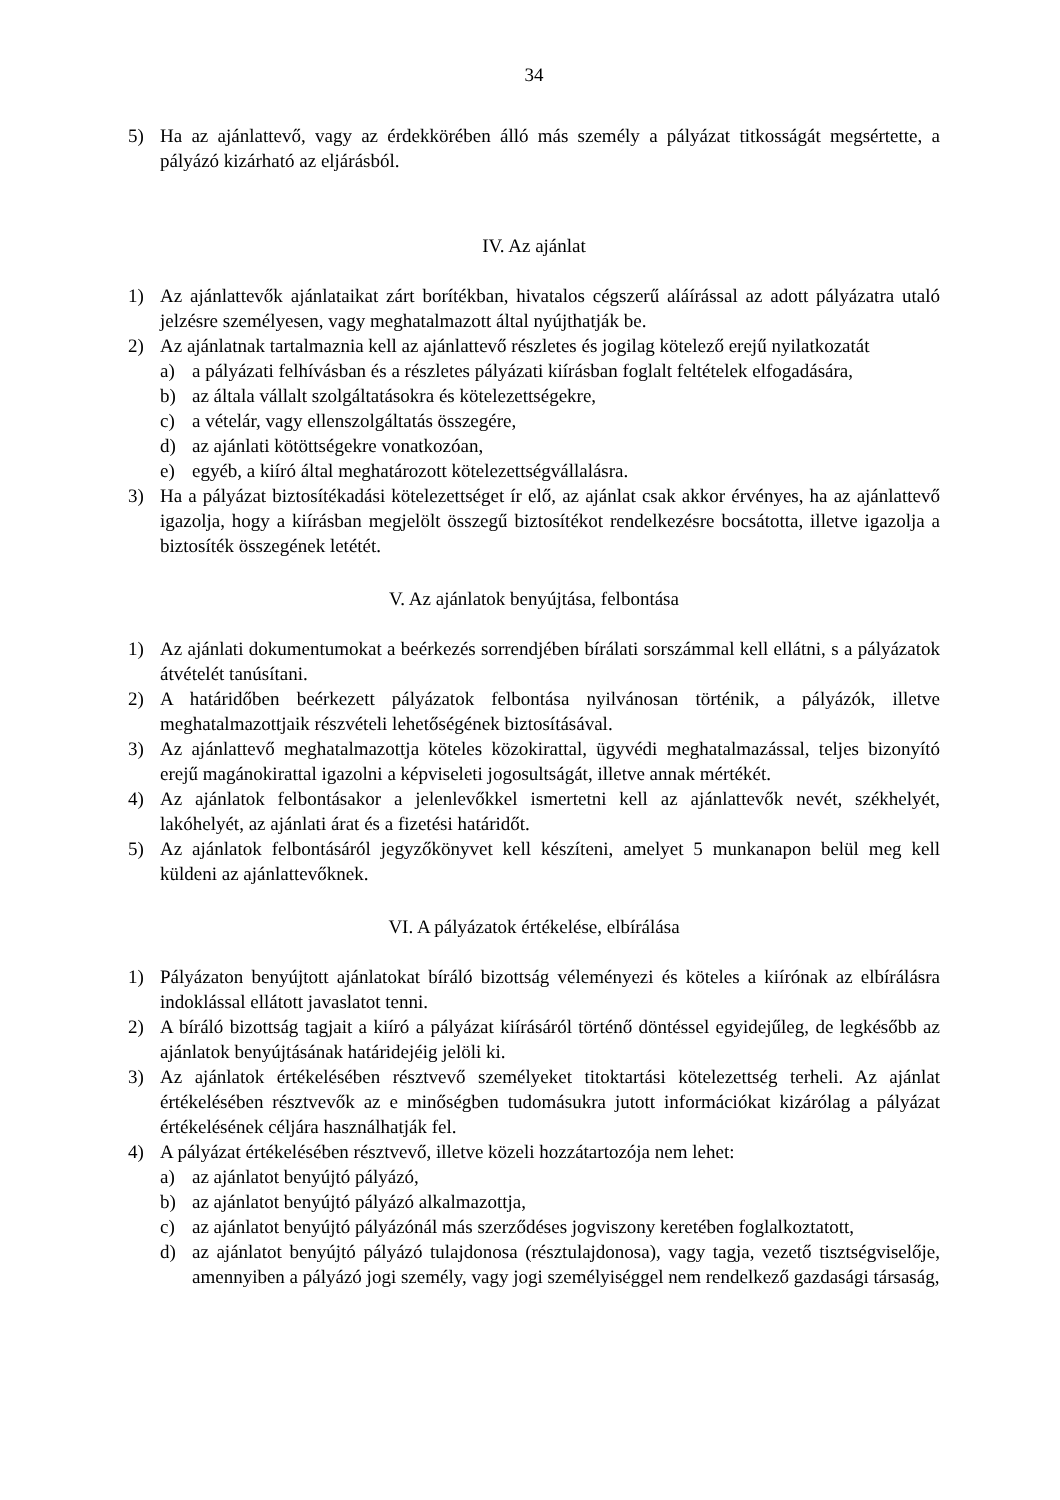34
5) Ha az ajánlattevő, vagy az érdekkörében álló más személy a pályázat titkosságát megsértette, a pályázó kizárható az eljárásból.
IV. Az ajánlat
1) Az ajánlattevők ajánlataikat zárt borítékban, hivatalos cégszerű aláírással az adott pályázatra utaló jelzésre személyesen, vagy meghatalmazott által nyújthatják be.
2) Az ajánlatnak tartalmaznia kell az ajánlattevő részletes és jogilag kötelező erejű nyilatkozatát
a) a pályázati felhívásban és a részletes pályázati kiírásban foglalt feltételek elfogadására,
b) az általa vállalt szolgáltatásokra és kötelezettségekre,
c) a vételár, vagy ellenszolgáltatás összegére,
d) az ajánlati kötöttségekre vonatkozóan,
e) egyéb, a kiíró által meghatározott kötelezettségvállalásra.
3) Ha a pályázat biztosítékadási kötelezettséget ír elő, az ajánlat csak akkor érvényes, ha az ajánlattevő igazolja, hogy a kiírásban megjelölt összegű biztosítékot rendelkezésre bocsátotta, illetve igazolja a biztosíték összegének letétét.
V. Az ajánlatok benyújtása, felbontása
1) Az ajánlati dokumentumokat a beérkezés sorrendjében bírálati sorszámmal kell ellátni, s a pályázatok átvételét tanúsítani.
2) A határidőben beérkezett pályázatok felbontása nyilvánosan történik, a pályázók, illetve meghatalmazottjaik részvételi lehetőségének biztosításával.
3) Az ajánlattevő meghatalmazottja köteles közokirattal, ügyvédi meghatalmazással, teljes bizonyító erejű magánokirattal igazolni a képviseleti jogosultságát, illetve annak mértékét.
4) Az ajánlatok felbontásakor a jelenlevőkkel ismertetni kell az ajánlattevők nevét, székhelyét, lakóhelyét, az ajánlati árat és a fizetési határidőt.
5) Az ajánlatok felbontásáról jegyzőkönyvet kell készíteni, amelyet 5 munkanapon belül meg kell küldeni az ajánlattevőknek.
VI. A pályázatok értékelése, elbírálása
1) Pályázaton benyújtott ajánlatokat bíráló bizottság véleményezi és köteles a kiírónak az elbírálásra indoklással ellátott javaslatot tenni.
2) A bíráló bizottság tagjait a kiíró a pályázat kiírásáról történő döntéssel egyidejűleg, de legkésőbb az ajánlatok benyújtásának határidejéig jelöli ki.
3) Az ajánlatok értékelésében résztvevő személyeket titoktartási kötelezettség terheli. Az ajánlat értékelésében résztvevők az e minőségben tudomásukra jutott információkat kizárólag a pályázat értékelésének céljára használhatják fel.
4) A pályázat értékelésében résztvevő, illetve közeli hozzátartozója nem lehet:
a) az ajánlatot benyújtó pályázó,
b) az ajánlatot benyújtó pályázó alkalmazottja,
c) az ajánlatot benyújtó pályázónál más szerződéses jogviszony keretében foglalkoztatott,
d) az ajánlatot benyújtó pályázó tulajdonosa (résztulajdonosa), vagy tagja, vezető tisztségviselője, amennyiben a pályázó jogi személy, vagy jogi személyiséggel nem rendelkező gazdasági társaság,